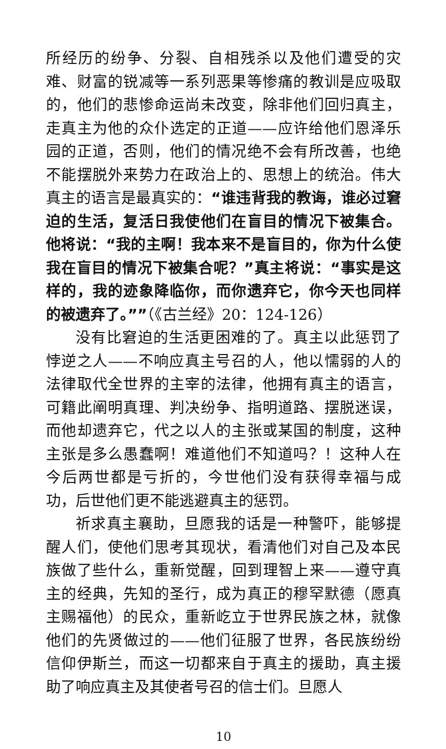所经历的纷争、分裂、自相残杀以及他们遭受的灾难、财富的锐减等一系列恶果等惨痛的教训是应吸取的，他们的悲惨命运尚未改变，除非他们回归真主，走真主为他的众仆选定的正道——应许给他们恩泽乐园的正道，否则，他们的情况绝不会有所改善，也绝不能摆脱外来势力在政治上的、思想上的统治。伟大真主的语言是最真实的：“谁违背我的教诲，谁必过窘迫的生活，复活日我使他们在盲目的情况下被集合。他将说：“我的主啊！我本来不是盲目的，你为什么使我在盲目的情况下被集合呢？”真主将说：“事实是这样的，我的迹象降临你，而你遗弃它，你今天也同样的被遗弃了。””（《古兰经》20：124-126）
没有比窘迫的生活更困难的了。真主以此惩罚了悖逆之人——不响应真主号召的人，他以懦弱的人的法律取代全世界的主宰的法律，他拥有真主的语言，可籍此阐明真理、判决纷争、指明道路、摆脱迷误，而他却遗弃它，代之以人的主张或某国的制度，这种主张是多么愚蠢啊！难道他们不知道吗？！这种人在今后两世都是亏折的，今世他们没有获得幸福与成功，后世他们更不能逃避真主的惩罚。
祈求真主襄助，旦愿我的话是一种警吓，能够提醒人们，使他们思考其现状，看清他们对自己及本民族做了些什么，重新觉醒，回到理智上来——遵守真主的经典，先知的圣行，成为真正的穆罕默德（愿真主赐福他）的民众，重新屹立于世界民族之林，就像他们的先贤做过的——他们征服了世界，各民族纷纷信仰伊斯兰，而这一切都来自于真主的援助，真主援助了响应真主及其使者号召的信士们。旦愿人
10